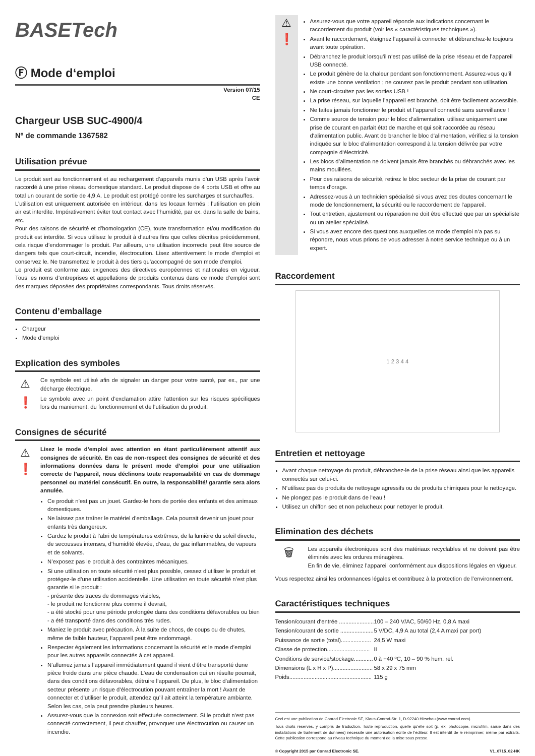BASETech
Ⓕ Mode d‘emploi
Version 07/15
CE
Chargeur USB SUC-4900/4
Nº de commande 1367582
Utilisation prévue
Le produit sert au fonctionnement et au rechargement d’appareils munis d’un USB après l’avoir raccordé à une prise réseau domestique standard. Le produit dispose de 4 ports USB et offre au total un courant de sortie de 4,9 A. Le produit est protégé contre les surcharges et surchauffes.
L’utilisation est uniquement autorisée en intérieur, dans les locaux fermés ; l’utilisation en plein air est interdite. Impérativement éviter tout contact avec l’humidité, par ex. dans la salle de bains, etc.
Pour des raisons de sécurité et d’homologation (CE), toute transformation et/ou modification du produit est interdite. Si vous utilisez le produit à d’autres fins que celles décrites précédemment, cela risque d’endommager le produit. Par ailleurs, une utilisation incorrecte peut être source de dangers tels que court-circuit, incendie, électrocution. Lisez attentivement le mode d’emploi et conservez le. Ne transmettez le produit à des tiers qu’accompagné de son mode d’emploi.
Le produit est conforme aux exigences des directives européennes et nationales en vigueur. Tous les noms d’entreprises et appellations de produits contenus dans ce mode d’emploi sont des marques déposées des propriétaires correspondants. Tous droits réservés.
Contenu d’emballage
Chargeur
Mode d’emploi
Explication des symboles
⚠
Ce symbole est utilisé afin de signaler un danger pour votre santé, par ex., par une décharge électrique.
❗
Le symbole avec un point d‘exclamation attire l‘attention sur les risques spécifiques lors du maniement, du fonctionnement et de l‘utilisation du produit.
Consignes de sécurité
⚠
❗
Lisez le mode d’emploi avec attention en étant particulièrement attentif aux consignes de sécurité. En cas de non-respect des consignes de sécurité et des informations données dans le présent mode d’emploi pour une utilisation correcte de l’appareil, nous déclinons toute responsabilité en cas de dommage personnel ou matériel consécutif. En outre, la responsabilité/ garantie sera alors annulée.
Ce produit n’est pas un jouet. Gardez-le hors de portée des enfants et des animaux domestiques.
Ne laissez pas traîner le matériel d’emballage. Cela pourrait devenir un jouet pour enfants très dangereux.
Gardez le produit à l’abri de températures extrêmes, de la lumière du soleil directe, de secousses intenses, d’humidité élevée, d’eau, de gaz inflammables, de vapeurs et de solvants.
N’exposez pas le produit à des contraintes mécaniques.
Si une utilisation en toute sécurité n’est plus possible, cessez d’utiliser le produit et protégez-le d’une utilisation accidentelle. Une utilisation en toute sécurité n’est plus garantie si le produit :
- présente des traces de dommages visibles,
- le produit ne fonctionne plus comme il devrait,
- a été stocké pour une période prolongée dans des conditions défavorables ou bien
- a été transporté dans des conditions très rudes.
Maniez le produit avec précaution. À la suite de chocs, de coups ou de chutes, même de faible hauteur, l’appareil peut être endommagé.
Respecter également les informations concernant la sécurité et le mode d’emploi pour les autres appareils connectés à cet appareil.
N’allumez jamais l’appareil immédiatement quand il vient d’être transporté dune pièce froide dans une pièce chaude. L‘eau de condensation qui en résulte pourrait, dans des conditions défavorables, détruire l’appareil. De plus, le bloc d’alimentation secteur présente un risque d‘électrocution pouvant entraîner la mort ! Avant de connecter et d’utiliser le produit, attendez qu’il ait atteint la température ambiante. Selon les cas, cela peut prendre plusieurs heures.
Assurez-vous que la connexion soit effectuée correctement. Si le produit n‘est pas connecté correctement, il peut chauffer, provoquer une électrocution ou causer un incendie.
⚠
❗
Assurez-vous que votre appareil réponde aux indications concernant le raccordement du produit (voir les « caractéristiques techniques »).
Avant le raccordement, éteignez l‘appareil à connecter et débranchez-le toujours avant toute opération.
Débranchez le produit lorsqu‘il n‘est pas utilisé de la prise réseau et de l’appareil USB connecté.
Le produit génère de la chaleur pendant son fonctionnement. Assurez-vous qu’il existe une bonne ventilation ; ne couvrez pas le produit pendant son utilisation.
Ne court-circuitez pas les sorties USB !
La prise réseau, sur laquelle l’appareil est branché, doit être facilement accessible.
Ne faites jamais fonctionner le produit et l’appareil connecté sans surveillance !
Comme source de tension pour le bloc d’alimentation, utilisez uniquement une prise de courant en parfait état de marche et qui soit raccordée au réseau d‘alimentation public. Avant de brancher le bloc d‘alimentation, vérifiez si la tension indiquée sur le bloc d‘alimentation correspond à la tension délivrée par votre compagnie d‘électricité.
Les blocs d’alimentation ne doivent jamais être branchés ou débranchés avec les mains mouillées.
Pour des raisons de sécurité, retirez le bloc secteur de la prise de courant par temps d‘orage.
Adressez-vous à un technicien spécialisé si vous avez des doutes concernant le mode de fonctionnement, la sécurité ou le raccordement de l‘appareil.
Tout entretien, ajustement ou réparation ne doit être effectué que par un spécialiste ou un atelier spécialisé.
Si vous avez encore des questions auxquelles ce mode d‘emploi n‘a pas su répondre, nous vous prions de vous adresser à notre service technique ou à un expert.
Raccordement
1 2 3 4 4
Entretien et nettoyage
Avant chaque nettoyage du produit, débranchez-le de la prise réseau ainsi que les appareils connectés sur celui-ci.
N‘utilisez pas de produits de nettoyage agressifs ou de produits chimiques pour le nettoyage.
Ne plongez pas le produit dans de l‘eau !
Utilisez un chiffon sec et non pelucheux pour nettoyer le produit.
Elimination des déchets
🗑
Les appareils électroniques sont des matériaux recyclables et ne doivent pas être éliminés avec les ordures ménagères.
En fin de vie, éliminez l’appareil conformément aux dispositions légales en vigueur.
Vous respectez ainsi les ordonnances légales et contribuez à la protection de l’environnement.
Caractéristiques techniques
| Tension/courant d‘entrée ...................... | 100 – 240 V/AC, 50/60 Hz, 0,8 A maxi |
| Tension/courant de sortie ..................... | 5 V/DC, 4,9 A au total (2,4 A maxi par port) |
| Puissance de sortie (total)................... | 24,5 W maxi |
| Classe de protection........................... | II |
| Conditions de service/stockage............ | 0 à +40 ºC, 10 – 90 % hum. rel. |
| Dimensions (L x H x P)......................... | 58 x 29 x 75 mm |
| Poids.................................................... | 115 g |
Ceci est une publication de Conrad Electronic SE, Klaus-Conrad-Str. 1, D-92240 Hirschau (www.conrad.com).
Tous droits réservés, y compris de traduction. Toute reproduction, quelle qu‘elle soit (p. ex. photocopie, microfilm, saisie dans des installations de traitement de données) nécessite une autorisation écrite de l‘éditeur. Il est interdit de le réimprimer, même par extraits. Cette publication correspond au niveau technique du moment de la mise sous presse.
© Copyright 2015 par Conrad Electronic SE. V1_0715_02-HK